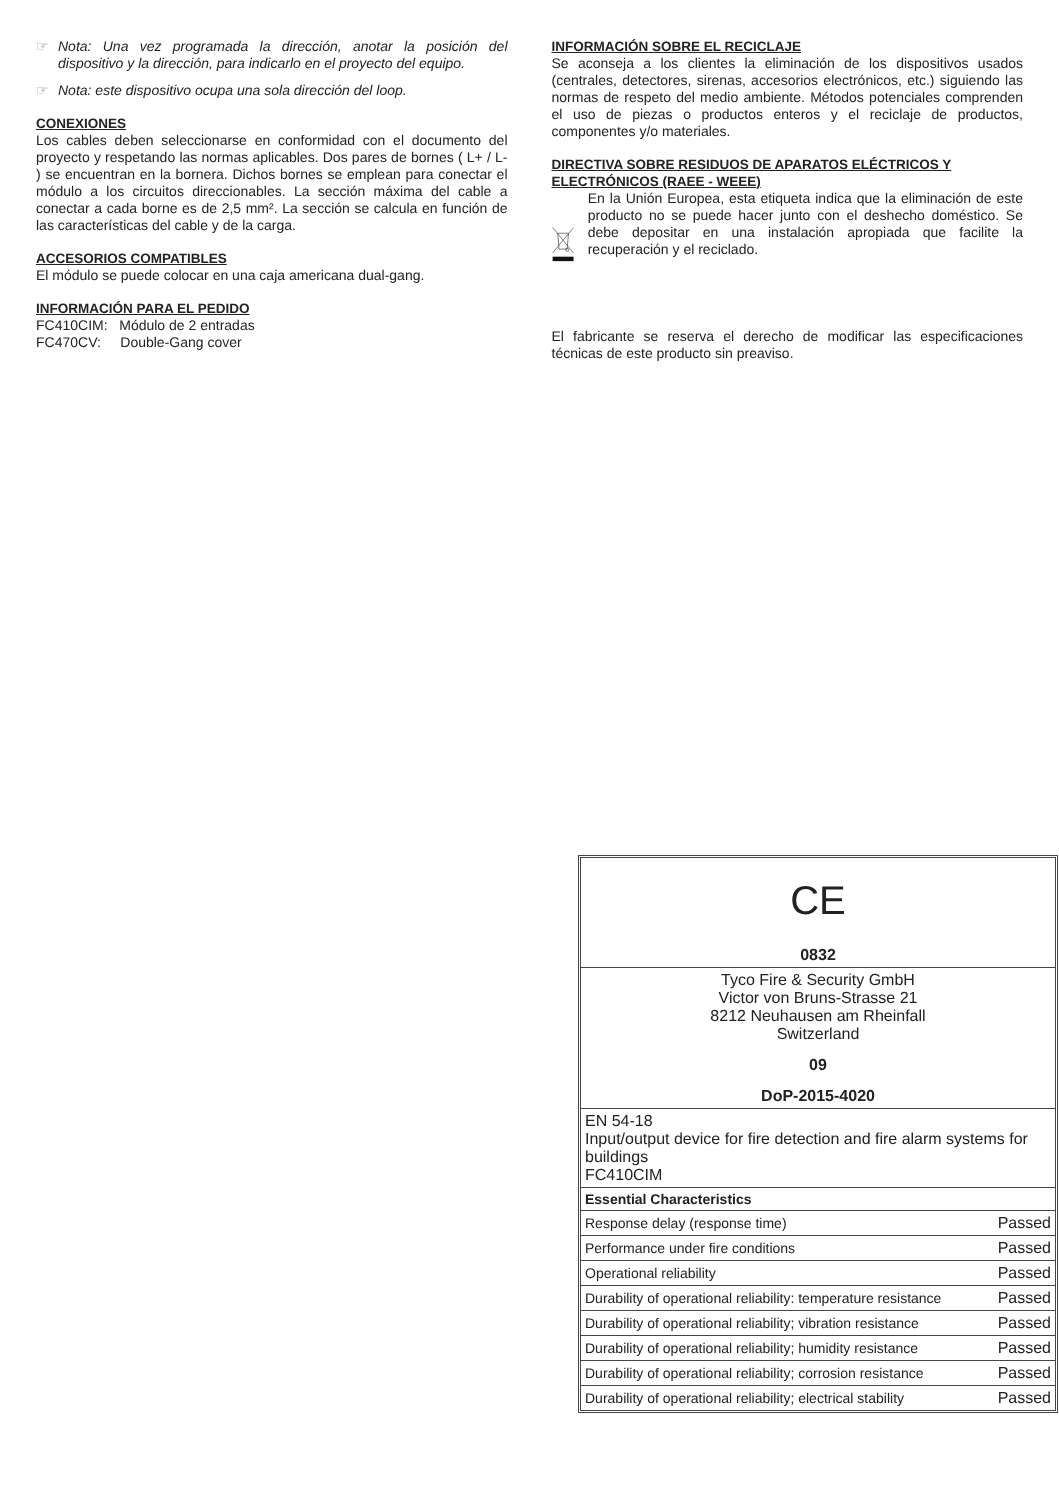☞ Nota: Una vez programada la dirección, anotar la posición del dispositivo y la dirección, para indicarlo en el proyecto del equipo.
☞ Nota: este dispositivo ocupa una sola dirección del loop.
CONEXIONES
Los cables deben seleccionarse en conformidad con el documento del proyecto y respetando las normas aplicables. Dos pares de bornes ( L+ / L- ) se encuentran en la bornera. Dichos bornes se emplean para conectar el módulo a los circuitos direccionables. La sección máxima del cable a conectar a cada borne es de 2,5 mm². La sección se calcula en función de las características del cable y de la carga.
ACCESORIOS COMPATIBLES
El módulo se puede colocar en una caja americana dual-gang.
INFORMACIÓN PARA EL PEDIDO
FC410CIM: Módulo de 2 entradas
FC470CV: Double-Gang cover
INFORMACIÓN SOBRE EL RECICLAJE
Se aconseja a los clientes la eliminación de los dispositivos usados (centrales, detectores, sirenas, accesorios electrónicos, etc.) siguiendo las normas de respeto del medio ambiente. Métodos potenciales comprenden el uso de piezas o productos enteros y el reciclaje de productos, componentes y/o materiales.
DIRECTIVA SOBRE RESIDUOS DE APARATOS ELÉCTRICOS Y ELECTRÓNICOS (RAEE - WEEE)
En la Unión Europea, esta etiqueta indica que la eliminación de este producto no se puede hacer junto con el deshecho doméstico. Se debe depositar en una instalación apropiada que facilite la recuperación y el reciclado.
El fabricante se reserva el derecho de modificar las especificaciones técnicas de este producto sin preaviso.
| CE |
| 0832 |
| Tyco Fire & Security GmbH Victor von Bruns-Strasse 21 8212 Neuhausen am Rheinfall Switzerland |
| 09 |
| DoP-2015-4020 |
| EN 54-18 Input/output device for fire detection and fire alarm systems for buildings FC410CIM |
| Essential Characteristics | |
| --- | --- |
| Response delay (response time) | Passed |
| Performance under fire conditions | Passed |
| Operational reliability | Passed |
| Durability of operational reliability: temperature resistance | Passed |
| Durability of operational reliability; vibration resistance | Passed |
| Durability of operational reliability; humidity resistance | Passed |
| Durability of operational reliability; corrosion resistance | Passed |
| Durability of operational reliability; electrical stability | Passed |